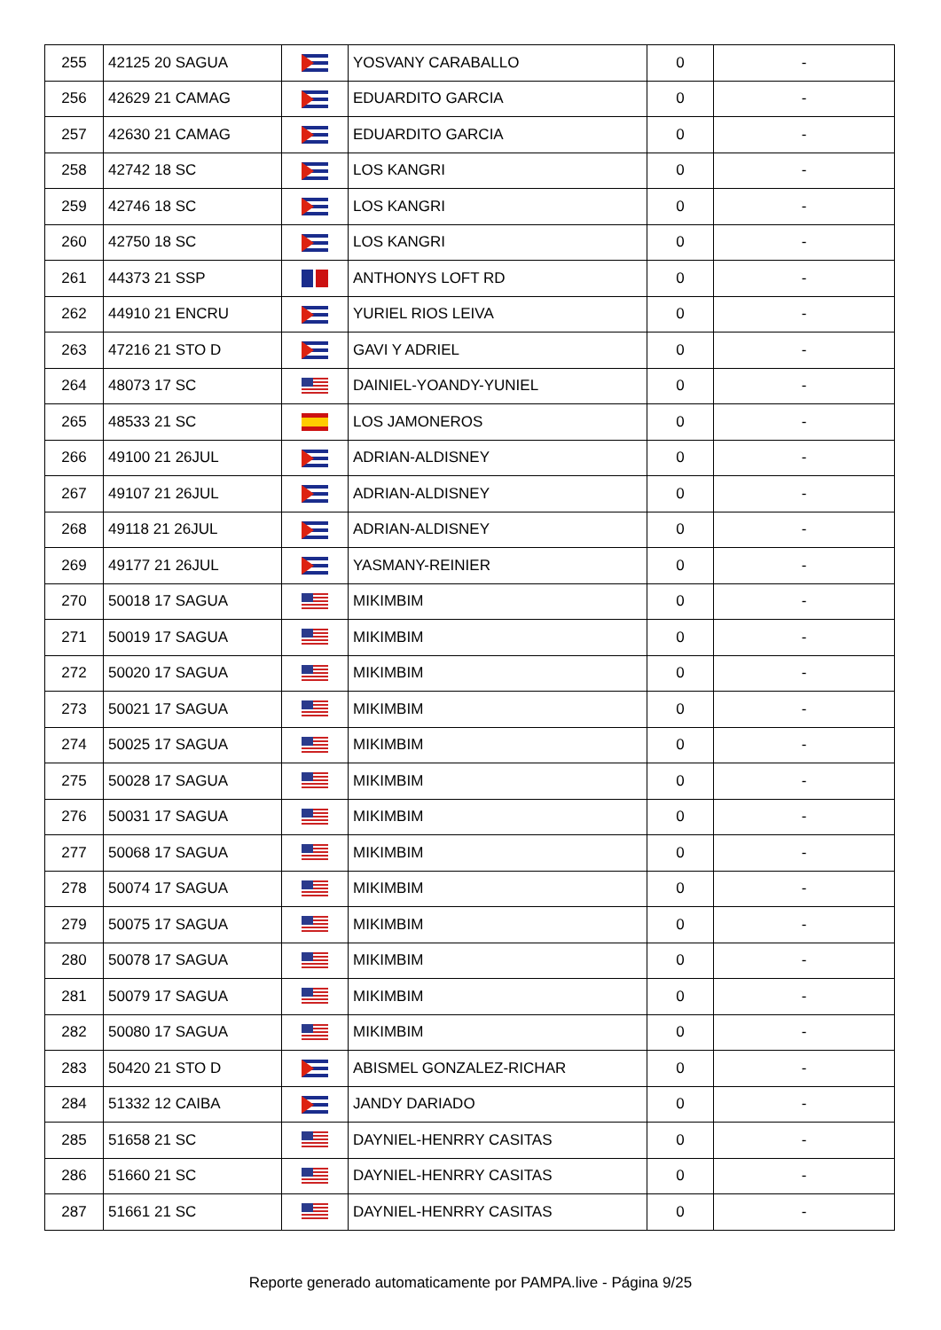| 255 | 42125 20 SAGUA | | YOSVANY CARABALLO | 0 | - |
| 256 | 42629 21 CAMAG | | EDUARDITO GARCIA | 0 | - |
| 257 | 42630 21 CAMAG | | EDUARDITO GARCIA | 0 | - |
| 258 | 42742 18 SC | | LOS KANGRI | 0 | - |
| 259 | 42746 18 SC | | LOS KANGRI | 0 | - |
| 260 | 42750 18 SC | | LOS KANGRI | 0 | - |
| 261 | 44373 21 SSP | | ANTHONYS LOFT RD | 0 | - |
| 262 | 44910 21 ENCRU | | YURIEL RIOS LEIVA | 0 | - |
| 263 | 47216 21 STO D | | GAVI Y ADRIEL | 0 | - |
| 264 | 48073 17 SC | | DAINIEL-YOANDY-YUNIEL | 0 | - |
| 265 | 48533 21 SC | | LOS JAMONEROS | 0 | - |
| 266 | 49100 21 26JUL | | ADRIAN-ALDISNEY | 0 | - |
| 267 | 49107 21 26JUL | | ADRIAN-ALDISNEY | 0 | - |
| 268 | 49118 21 26JUL | | ADRIAN-ALDISNEY | 0 | - |
| 269 | 49177 21 26JUL | | YASMANY-REINIER | 0 | - |
| 270 | 50018 17 SAGUA | | MIKIMBIM | 0 | - |
| 271 | 50019 17 SAGUA | | MIKIMBIM | 0 | - |
| 272 | 50020 17 SAGUA | | MIKIMBIM | 0 | - |
| 273 | 50021 17 SAGUA | | MIKIMBIM | 0 | - |
| 274 | 50025 17 SAGUA | | MIKIMBIM | 0 | - |
| 275 | 50028 17 SAGUA | | MIKIMBIM | 0 | - |
| 276 | 50031 17 SAGUA | | MIKIMBIM | 0 | - |
| 277 | 50068 17 SAGUA | | MIKIMBIM | 0 | - |
| 278 | 50074 17 SAGUA | | MIKIMBIM | 0 | - |
| 279 | 50075 17 SAGUA | | MIKIMBIM | 0 | - |
| 280 | 50078 17 SAGUA | | MIKIMBIM | 0 | - |
| 281 | 50079 17 SAGUA | | MIKIMBIM | 0 | - |
| 282 | 50080 17 SAGUA | | MIKIMBIM | 0 | - |
| 283 | 50420 21 STO D | | ABISMEL GONZALEZ-RICHAR | 0 | - |
| 284 | 51332 12 CAIBA | | JANDY DARIADO | 0 | - |
| 285 | 51658 21 SC | | DAYNIEL-HENRRY CASITAS | 0 | - |
| 286 | 51660 21 SC | | DAYNIEL-HENRRY CASITAS | 0 | - |
| 287 | 51661 21 SC | | DAYNIEL-HENRRY CASITAS | 0 | - |
Reporte generado automaticamente por PAMPA.live - Página 9/25